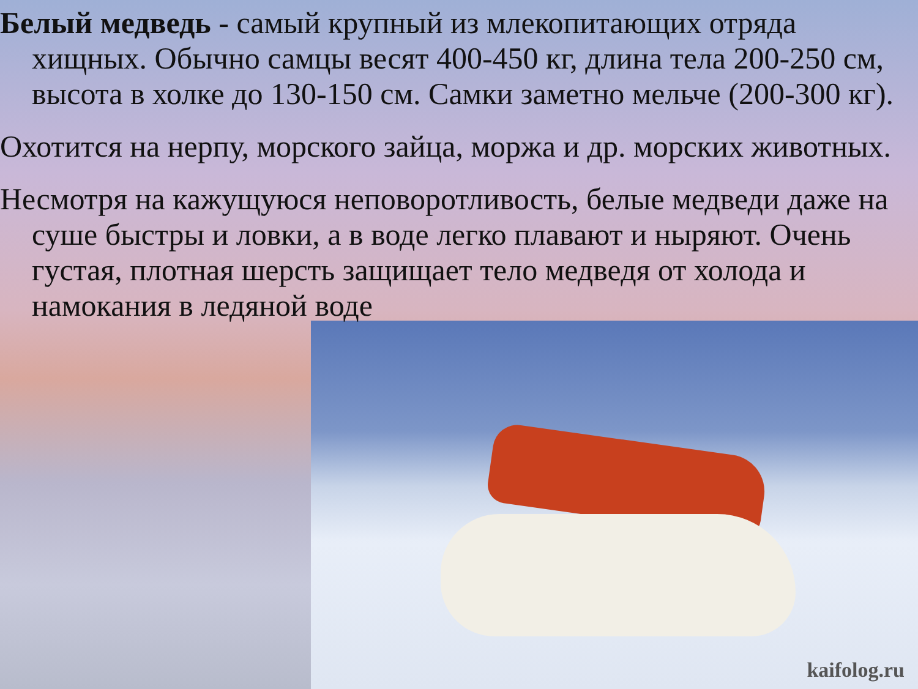Белый медведь - самый крупный из млекопитающих отряда хищных. Обычно самцы весят 400-450 кг, длина тела 200-250 см, высота в холке до 130-150 см. Самки заметно мельче (200-300 кг).
Охотится на нерпу, морского зайца, моржа и др. морских животных.
Несмотря на кажущуюся неповоротливость, белые медведи даже на суше быстры и ловки, а в воде легко плавают и ныряют. Очень густая, плотная шерсть защищает тело медведя от холода и намокания в ледяной воде
kaifolog.ru